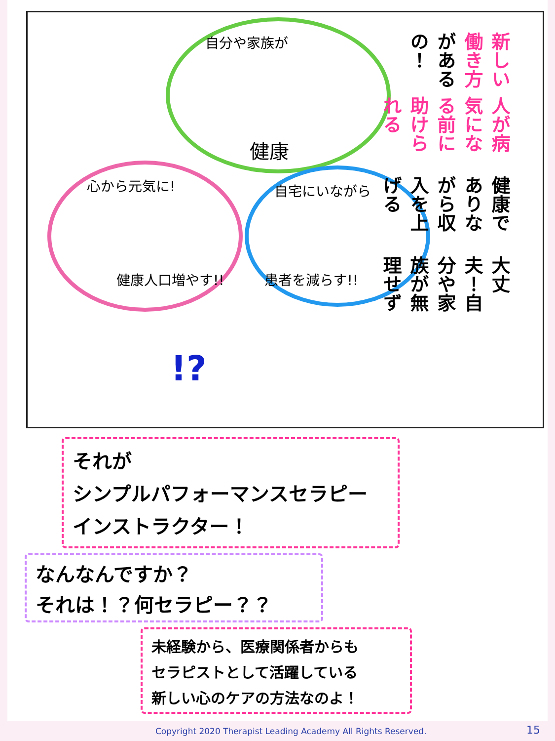自分や家族が
健康
心から元気に!
健康人口増やす!!
自宅にいながら
患者を減らす!!
!?
大丈夫！自分や家族が無理せず
健康でありながら収入を上げる
人が病気になる前に助けられる
新しい働き方があるの！
それが
シンプルパフォーマンスセラピー
インストラクター！
なんなんですか？
それは！？何セラピー？？
未経験から、医療関係者からも
セラピストとして活躍している
新しい心のケアの方法なのよ！
Copyright 2020 Therapist Leading Academy All Rights Reserved.
15